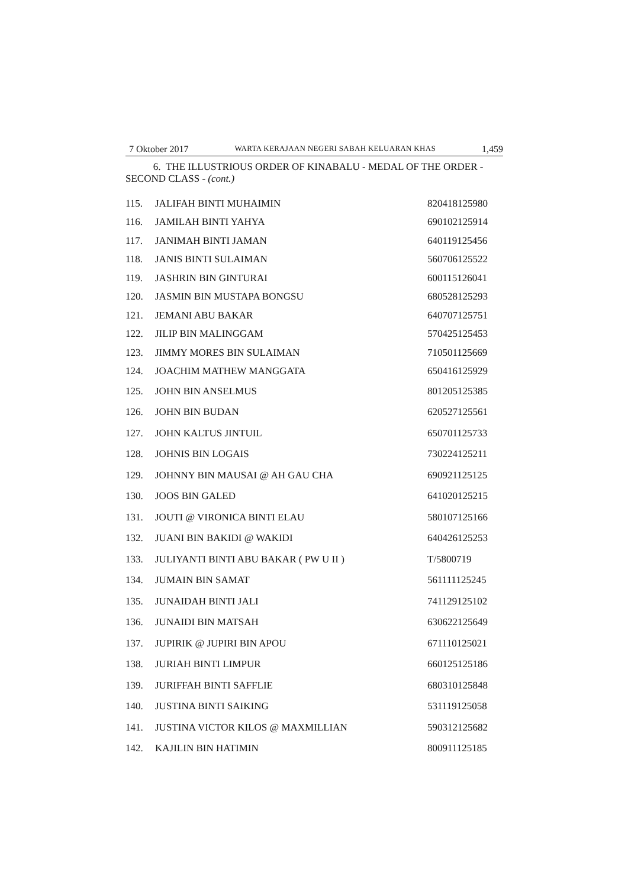7 Oktober 2017 WARTA KERAJAAN NEGERI SABAH KELUARAN KHAS 1,459
6. THE ILLUSTRIOUS ORDER OF KINABALU - MEDAL OF THE ORDER - SECOND CLASS - (cont.)
| 115. | JALIFAH BINTI MUHAIMIN | 820418125980 |
| 116. | JAMILAH BINTI YAHYA | 690102125914 |
| 117. | JANIMAH BINTI JAMAN | 640119125456 |
| 118. | JANIS BINTI SULAIMAN | 560706125522 |
| 119. | JASHRIN BIN GINTURAI | 600115126041 |
| 120. | JASMIN BIN MUSTAPA BONGSU | 680528125293 |
| 121. | JEMANI ABU BAKAR | 640707125751 |
| 122. | JILIP BIN MALINGGAM | 570425125453 |
| 123. | JIMMY MORES BIN SULAIMAN | 710501125669 |
| 124. | JOACHIM MATHEW MANGGATA | 650416125929 |
| 125. | JOHN BIN ANSELMUS | 801205125385 |
| 126. | JOHN BIN BUDAN | 620527125561 |
| 127. | JOHN KALTUS JINTUIL | 650701125733 |
| 128. | JOHNIS BIN LOGAIS | 730224125211 |
| 129. | JOHNNY BIN MAUSAI @ AH GAU CHA | 690921125125 |
| 130. | JOOS BIN GALED | 641020125215 |
| 131. | JOUTI @ VIRONICA BINTI ELAU | 580107125166 |
| 132. | JUANI BIN BAKIDI @ WAKIDI | 640426125253 |
| 133. | JULIYANTI BINTI ABU BAKAR ( PW U II ) | T/5800719 |
| 134. | JUMAIN BIN SAMAT | 561111125245 |
| 135. | JUNAIDAH BINTI JALI | 741129125102 |
| 136. | JUNAIDI BIN MATSAH | 630622125649 |
| 137. | JUPIRIK @ JUPIRI BIN APOU | 671110125021 |
| 138. | JURIAH BINTI LIMPUR | 660125125186 |
| 139. | JURIFFAH BINTI SAFFLIE | 680310125848 |
| 140. | JUSTINA BINTI SAIKING | 531119125058 |
| 141. | JUSTINA VICTOR KILOS @ MAXMILLIAN | 590312125682 |
| 142. | KAJILIN BIN HATIMIN | 800911125185 |